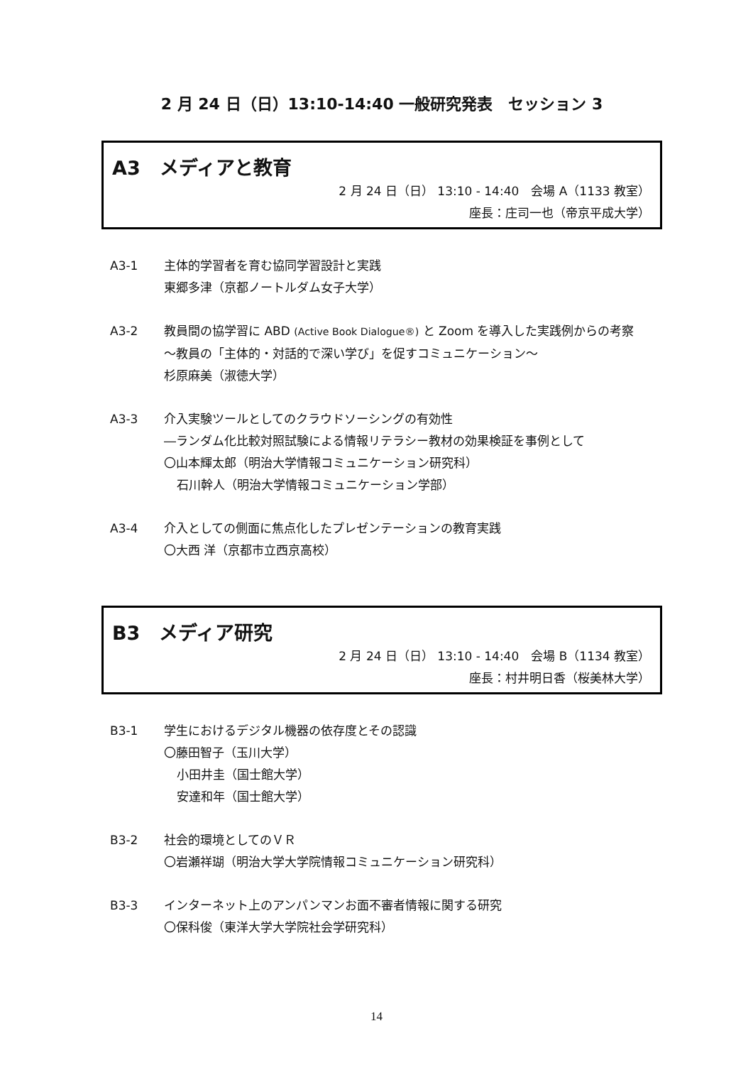2 月 24 日（日）13:10-14:40 一般研究発表　セッション 3
A3　メディアと教育
2 月 24 日（日） 13:10 - 14:40　会場 A（1133 教室）
座長：庄司一也（帝京平成大学）
A3-1 主体的学習者を育む協同学習設計と実践
東郷多津（京都ノートルダム女子大学）
A3-2 教員間の協学習に ABD (Active Book Dialogue®) と Zoom を導入した実践例からの考察
〜教員の「主体的・対話的で深い学び」を促すコミュニケーション〜
杉原麻美（淑徳大学）
A3-3 介入実験ツールとしてのクラウドソーシングの有効性
―ランダム化比較対照試験による情報リテラシー教材の効果検証を事例として
〇山本輝太郎（明治大学情報コミュニケーション研究科）
石川幹人（明治大学情報コミュニケーション学部）
A3-4 介入としての側面に焦点化したプレゼンテーションの教育実践
〇大西 洋（京都市立西京高校）
B3　メディア研究
2 月 24 日（日） 13:10 - 14:40　会場 B（1134 教室）
座長：村井明日香（桜美林大学）
B3-1 学生におけるデジタル機器の依存度とその認識
〇藤田智子（玉川大学）
小田井圭（国士館大学）
安達和年（国士館大学）
B3-2 社会的環境としてのＶＲ
〇岩瀬祥瑚（明治大学大学院情報コミュニケーション研究科）
B3-3 インターネット上のアンパンマンお面不審者情報に関する研究
〇保科俊（東洋大学大学院社会学研究科）
14